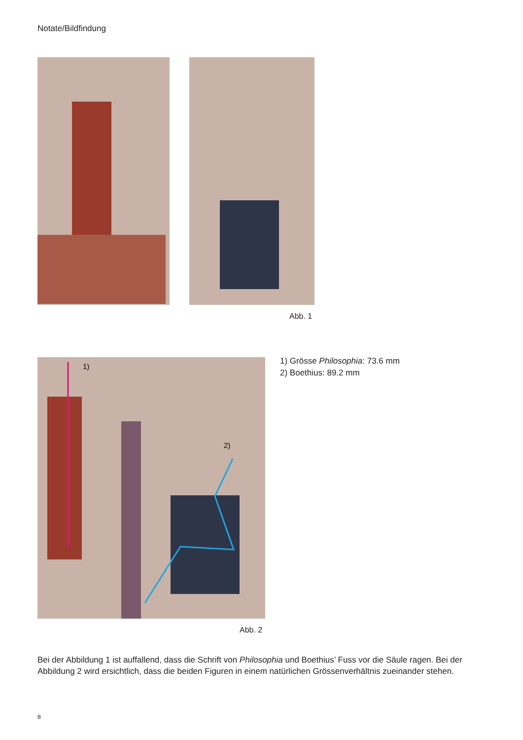Notate/Bildfindung
Abb. 1
1)
2)
Abb. 2
1) Grösse Philosophia: 73.6 mm
2) Boethius: 89.2 mm
Bei der Abbildung 1 ist auffallend, dass die Schrift von Philosophia und Boethius’ Fuss vor die Säule ragen. Bei der Abbildung 2 wird ersichtlich, dass die beiden Figuren in einem natürlichen Grössenverhältnis zueinander stehen.
8